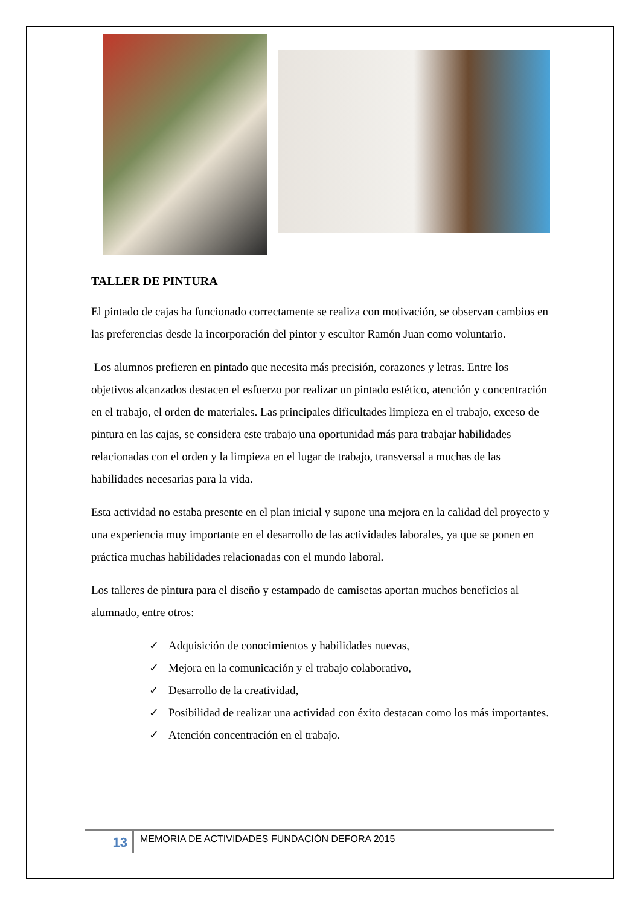TALLER DE PINTURA
El pintado de cajas ha funcionado correctamente se realiza con motivación, se observan cambios en las preferencias desde la incorporación del pintor y escultor Ramón Juan como voluntario.
Los alumnos prefieren en pintado que necesita más precisión, corazones y letras. Entre los objetivos alcanzados destacen el esfuerzo por realizar un pintado estético, atención y concentración en el trabajo, el orden de materiales. Las principales dificultades limpieza en el trabajo, exceso de pintura en las cajas, se considera este trabajo una oportunidad más para trabajar habilidades relacionadas con el orden y la limpieza en el lugar de trabajo, transversal a muchas de las habilidades necesarias para la vida.
Esta actividad no estaba presente en el plan inicial y supone una mejora en la calidad del proyecto y una experiencia muy importante en el desarrollo de las actividades laborales, ya que se ponen en práctica muchas habilidades relacionadas con el mundo laboral.
Los talleres de pintura para el diseño y estampado de camisetas aportan muchos beneficios al alumnado, entre otros:
✓ Adquisición de conocimientos y habilidades nuevas,
✓ Mejora en la comunicación y el trabajo colaborativo,
✓ Desarrollo de la creatividad,
✓ Posibilidad de realizar una actividad con éxito destacan como los más importantes.
✓ Atención concentración en el trabajo.
13
MEMORIA DE ACTIVIDADES FUNDACIÓN DEFORA 2015